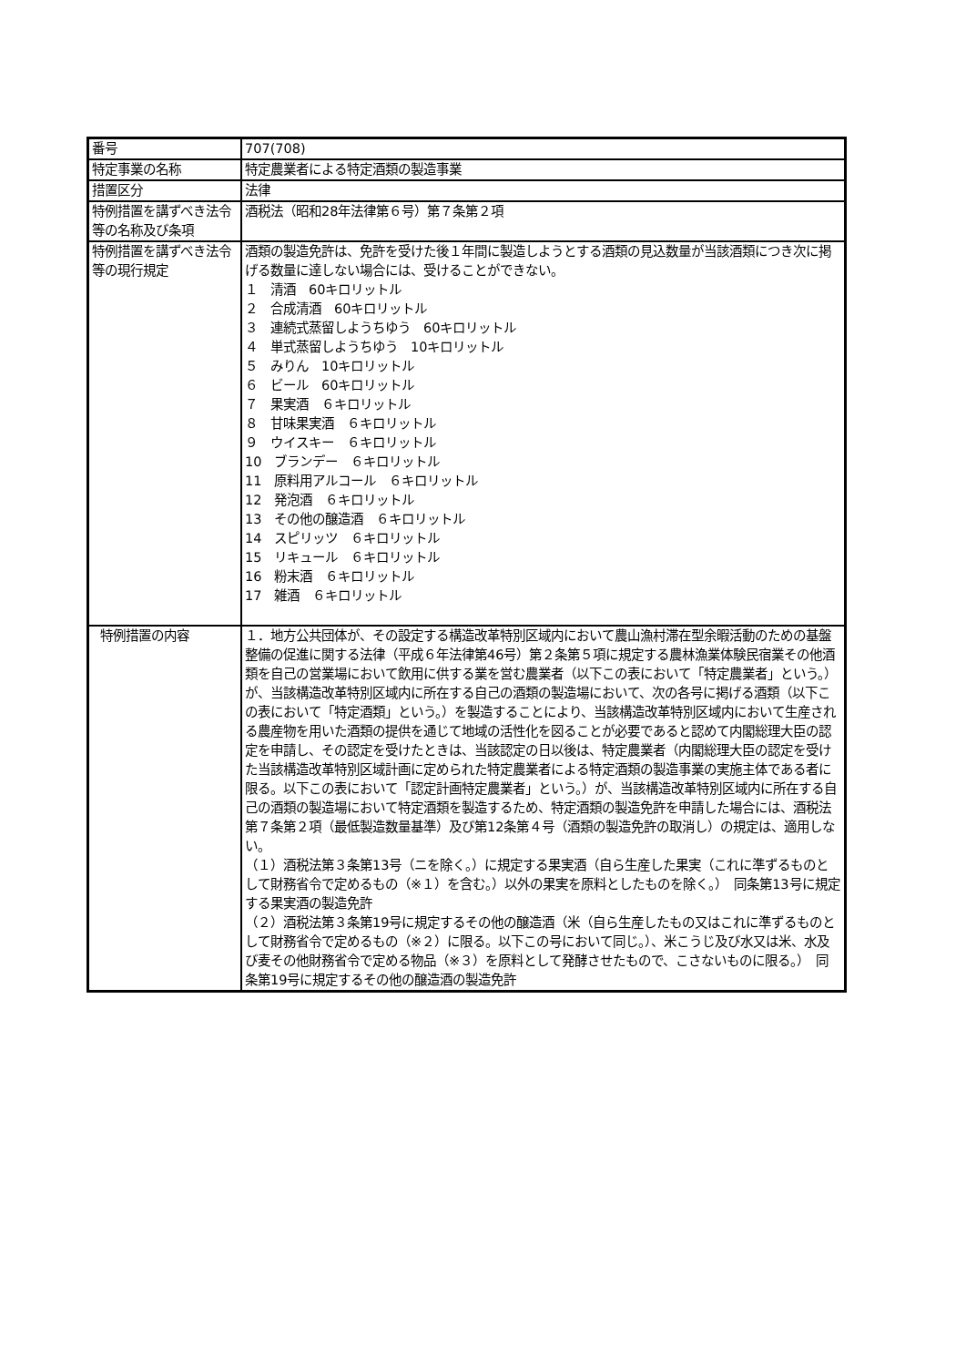| 番号 | 707(708) |
| 特定事業の名称 | 特定農業者による特定酒類の製造事業 |
| 措置区分 | 法律 |
| 特例措置を講ずべき法令等の名称及び条項 | 酒税法（昭和28年法律第６号）第７条第２項 |
| 特例措置を講ずべき法令等の現行規定 | 酒類の製造免許は、免許を受けた後１年間に製造しようとする酒類の見込数量が当該酒類につき次に掲げる数量に達しない場合には、受けることができない。 １ 清酒 60キロリットル ２ 合成清酒 60キロリットル ３ 連続式蒸留しようちゆう 60キロリットル ４ 単式蒸留しようちゆう 10キロリットル ５ みりん 10キロリットル ６ ビール 60キロリットル ７ 果実酒 ６キロリットル ８ 甘味果実酒 ６キロリットル ９ ウイスキー ６キロリットル 10 ブランデー ６キロリットル 11 原料用アルコール ６キロリットル 12 発泡酒 ６キロリットル 13 その他の醸造酒 ６キロリットル 14 スピリッツ ６キロリットル 15 リキュール ６キロリットル 16 粉末酒 ６キロリットル 17 雑酒 ６キロリットル |
| 特例措置の内容 | １．地方公共団体が、その設定する構造改革特別区域内において農山漁村滞在型余暇活動のための基盤整備の促進に関する法律（平成６年法律第46号）第２条第５項に規定する農林漁業体験民宿業その他酒類を自己の営業場において飲用に供する業を営む農業者（以下この表において「特定農業者」という。）が、当該構造改革特別区域内に所在する自己の酒類の製造場において、次の各号に掲げる酒類（以下この表において「特定酒類」という。）を製造することにより、当該構造改革特別区域内において生産される農産物を用いた酒類の提供を通じて地域の活性化を図ることが必要であると認めて内閣総理大臣の認定を申請し、その認定を受けたときは、当該認定の日以後は、特定農業者（内閣総理大臣の認定を受けた当該構造改革特別区域計画に定められた特定農業者による特定酒類の製造事業の実施主体である者に限る。以下この表において「認定計画特定農業者」という。）が、当該構造改革特別区域内に所在する自己の酒類の製造場において特定酒類を製造するため、特定酒類の製造免許を申請した場合には、酒税法第７条第２項（最低製造数量基準）及び第12条第４号（酒類の製造免許の取消し）の規定は、適用しない。 （１）酒税法第３条第13号（ニを除く。）に規定する果実酒（自ら生産した果実（これに準ずるものとして財務省令で定めるもの（※１）を含む。）以外の果実を原料としたものを除く。） 同条第13号に規定する果実酒の製造免許 （２）酒税法第３条第19号に規定するその他の醸造酒（米（自ら生産したもの又はこれに準ずるものとして財務省令で定めるもの（※２）に限る。以下この号において同じ。）、米こうじ及び水又は米、水及び麦その他財務省令で定める物品（※３）を原料として発酵させたもので、こさないものに限る。） 同条第19号に規定するその他の醸造酒の製造免許 |